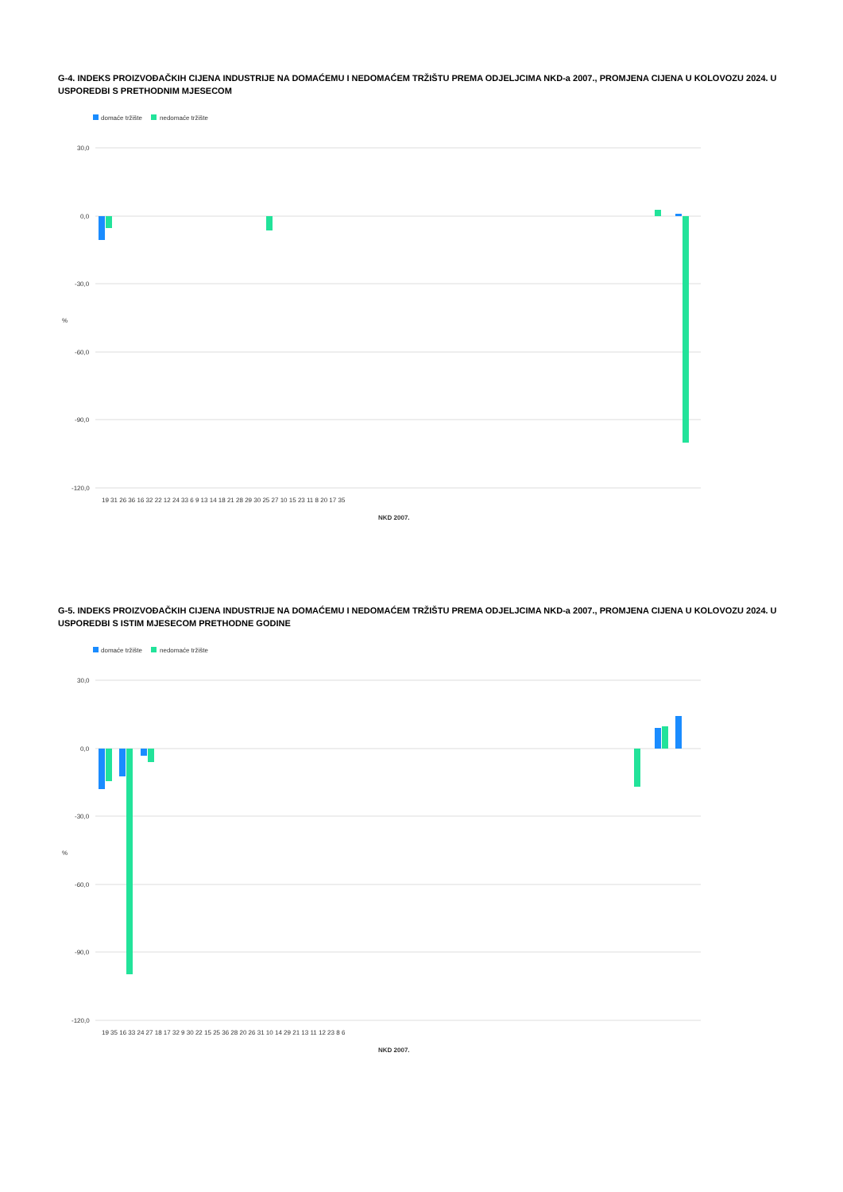G-4. INDEKS PROIZVOĐAČKIH CIJENA INDUSTRIJE NA DOMAĆEMU I NEDOMAĆEM TRŽIŠTU PREMA ODJELJCIMA NKD-a 2007., PROMJENA CIJENA U KOLOVOZU 2024. U USPOREDBI S PRETHODNIM MJESECOM
domaće tržište
nedomaće tržište
30,0
0,0
-30,0
-60,0
-90,0
-120,0
%
19 31 26 36 16 32 22 12 24 33 6 9 13 14 18 21 28 29 30 25 27 10 15 23 11 8 20 17 35
NKD 2007.
G-5. INDEKS PROIZVOĐAČKIH CIJENA INDUSTRIJE NA DOMAĆEMU I NEDOMAĆEM TRŽIŠTU PREMA ODJELJCIMA NKD-a 2007., PROMJENA CIJENA U KOLOVOZU 2024. U USPOREDBI S ISTIM MJESECOM PRETHODNE GODINE
domaće tržište
nedomaće tržište
30,0
0,0
-30,0
-60,0
-90,0
-120,0
%
19 35 16 33 24 27 18 17 32 9 30 22 15 25 36 28 20 26 31 10 14 29 21 13 11 12 23 8 6
NKD 2007.